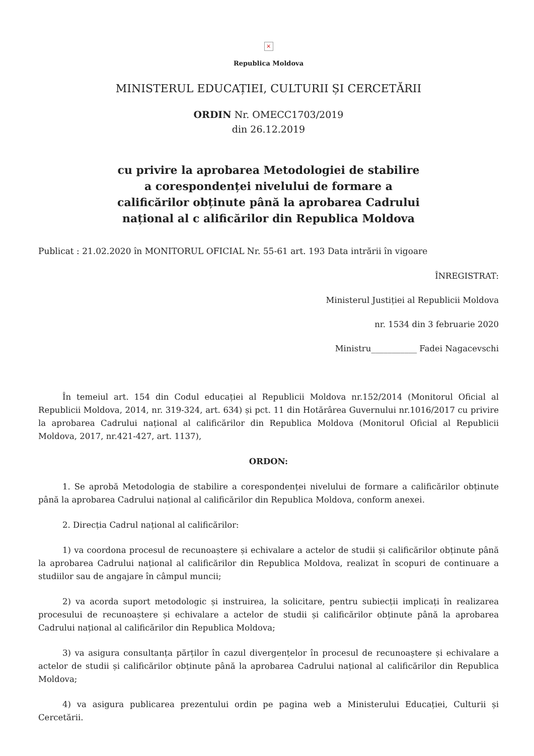×
Republica Moldova
MINISTERUL EDUCAȚIEI, CULTURII ȘI CERCETĂRII
ORDIN Nr. OMECC1703/2019
din 26.12.2019
cu privire la aprobarea Metodologiei de stabilire a corespondenței nivelului de formare a calificărilor obținute până la aprobarea Cadrului național al c alificărilor din Republica Moldova
Publicat : 21.02.2020 în MONITORUL OFICIAL Nr. 55-61 art. 193 Data intrării în vigoare
ÎNREGISTRAT:
Ministerul Justiției al Republicii Moldova
nr. 1534 din 3 februarie 2020
Ministru___________ Fadei Nagacevschi
În temeiul art. 154 din Codul educației al Republicii Moldova nr.152/2014 (Monitorul Oficial al Republicii Moldova, 2014, nr. 319-324, art. 634) și pct. 11 din Hotărârea Guvernului nr.1016/2017 cu privire la aprobarea Cadrului național al calificărilor din Republica Moldova (Monitorul Oficial al Republicii Moldova, 2017, nr.421-427, art. 1137),
ORDON:
1. Se aprobă Metodologia de stabilire a corespondenței nivelului de formare a calificărilor obținute până la aprobarea Cadrului național al calificărilor din Republica Moldova, conform anexei.
2. Direcția Cadrul național al calificărilor:
1) va coordona procesul de recunoaștere și echivalare a actelor de studii și calificărilor obținute până la aprobarea Cadrului național al calificărilor din Republica Moldova, realizat în scopuri de continuare a studiilor sau de angajare în câmpul muncii;
2) va acorda suport metodologic și instruirea, la solicitare, pentru subiecții implicați în realizarea procesului de recunoaștere și echivalare a actelor de studii și calificărilor obținute până la aprobarea Cadrului național al calificărilor din Republica Moldova;
3) va asigura consultanța părților în cazul divergențelor în procesul de recunoaștere și echivalare a actelor de studii și calificărilor obținute până la aprobarea Cadrului național al calificărilor din Republica Moldova;
4) va asigura publicarea prezentului ordin pe pagina web a Ministerului Educației, Culturii și Cercetării.